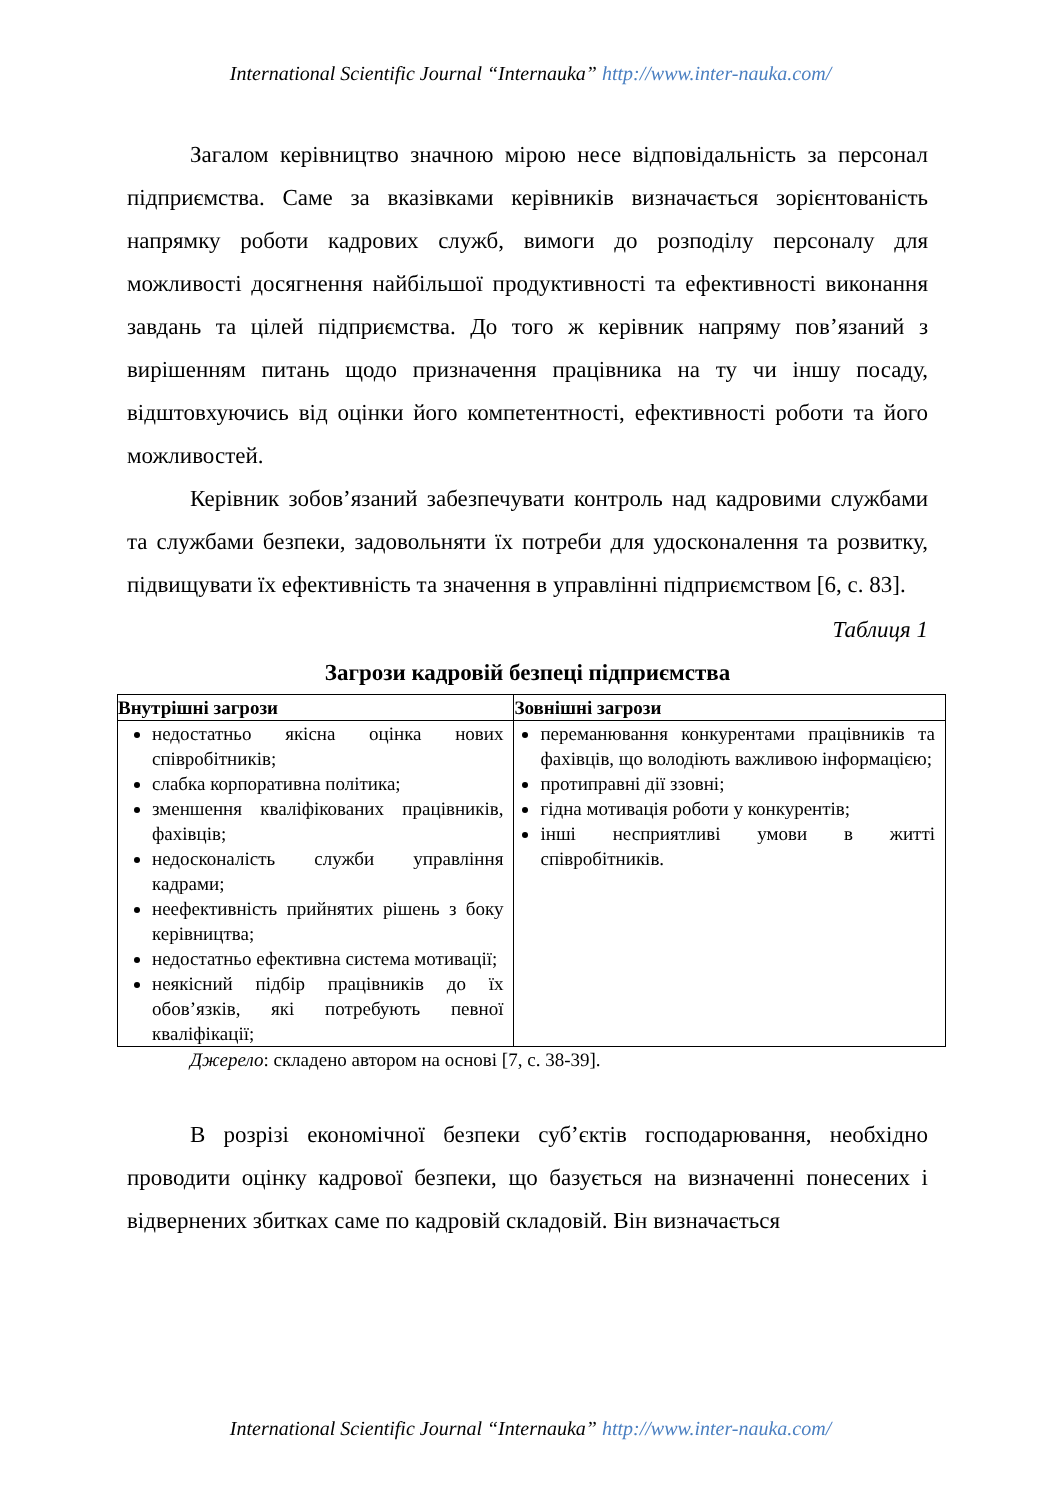International Scientific Journal “Internauka” http://www.inter-nauka.com/
Загалом керівництво значною мірою несе відповідальність за персонал підприємства. Саме за вказівками керівників визначається зорієнтованість напрямку роботи кадрових служб, вимоги до розподілу персоналу для можливості досягнення найбільшої продуктивності та ефективності виконання завдань та цілей підприємства. До того ж керівник напряму пов’язаний з вирішенням питань щодо призначення працівника на ту чи іншу посаду, відштовхуючись від оцінки його компетентності, ефективності роботи та його можливостей.
Керівник зобов’язаний забезпечувати контроль над кадровими службами та службами безпеки, задовольняти їх потреби для удосконалення та розвитку, підвищувати їх ефективність та значення в управлінні підприємством [6, с. 83].
Таблиця 1
Загрози кадровій безпеці підприємства
| Внутрішні загрози | Зовнішні загрози |
| --- | --- |
| недостатньо якісна оцінка нових співробітників; слабка корпоративна політика; зменшення кваліфікованих працівників, фахівців; недосконалість служби управління кадрами; неефективність прийнятих рішень з боку керівництва; недостатньо ефективна система мотивації; неякісний підбір працівників до їх обов’язків, які потребують певної кваліфікації; | переманювання конкурентами працівників та фахівців, що володіють важливою інформацією; протиправні дії ззовні; гідна мотивація роботи у конкурентів; інші несприятливі умови в житті співробітників. |
Джерело: складено автором на основі [7, с. 38-39].
В розрізі економічної безпеки суб’єктів господарювання, необхідно проводити оцінку кадрової безпеки, що базується на визначенні понесених і відвернених збитках саме по кадровій складовій. Він визначається
International Scientific Journal “Internauka” http://www.inter-nauka.com/